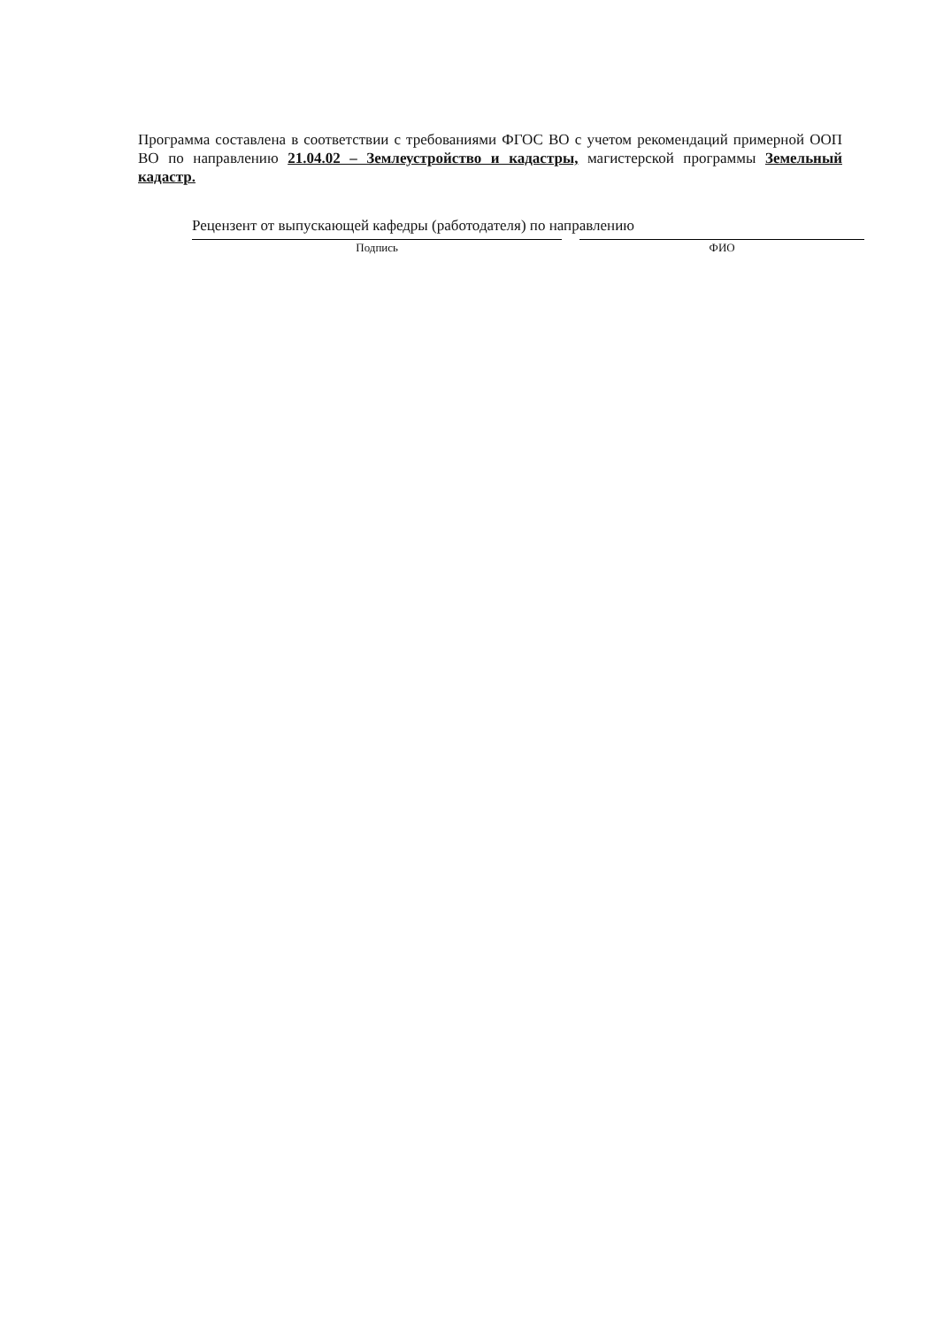Программа составлена в соответствии с требованиями ФГОС ВО с учетом рекомендаций примерной ООП ВО по направлению 21.04.02 – Землеустройство и кадастры, магистерской программы Земельный кадастр.
Рецензент от выпускающей кафедры (работодателя) по направлению
Подпись ФИО